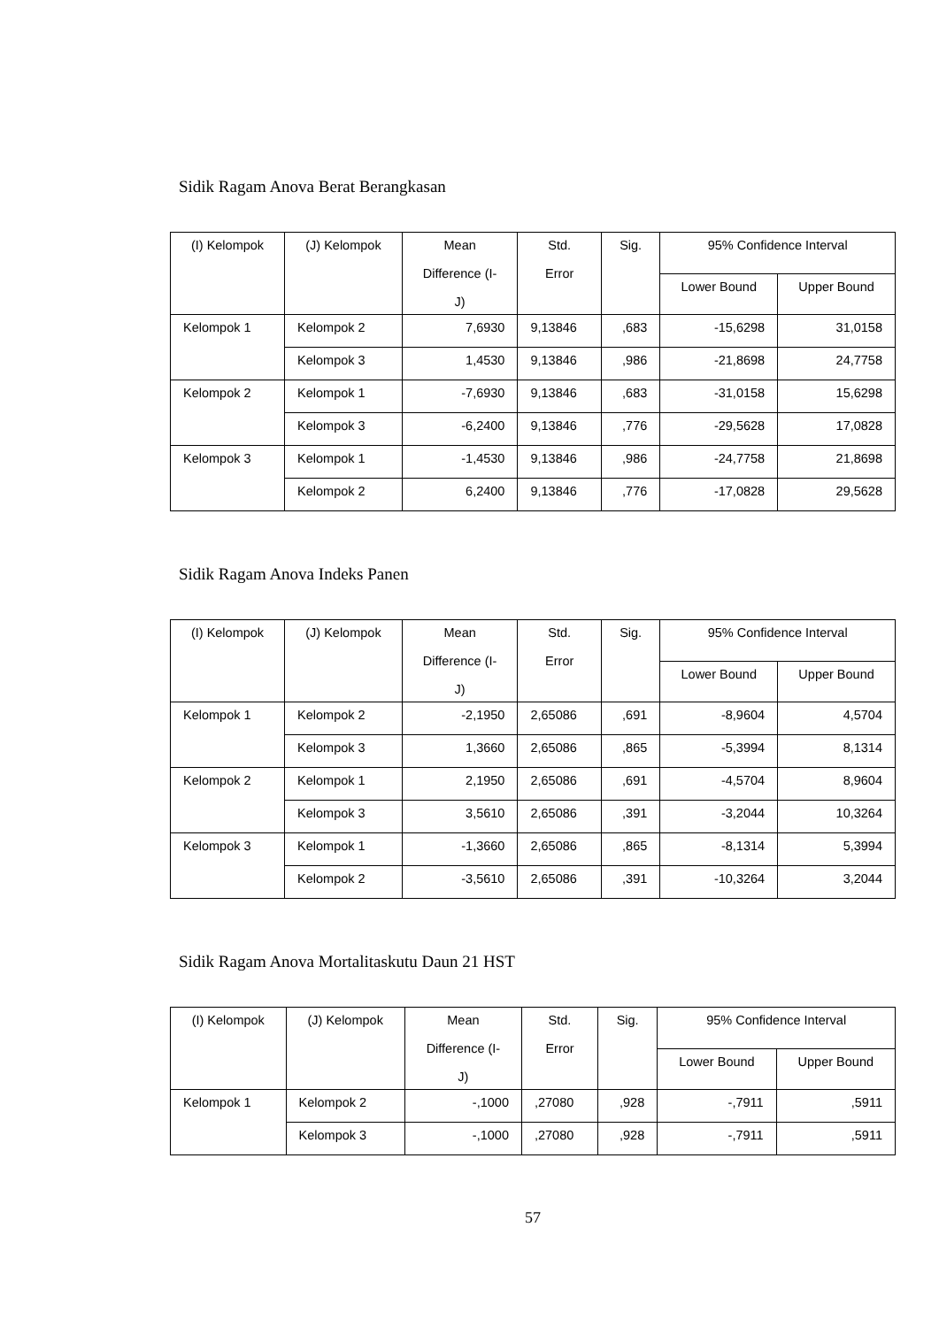Sidik Ragam Anova Berat Berangkasan
| (I) Kelompok | (J) Kelompok | Mean Difference (I- J) | Std. Error | Sig. | 95% Confidence Interval | |
| --- | --- | --- | --- | --- | --- | --- |
| | | | | | Lower Bound | Upper Bound |
| Kelompok 1 | Kelompok 2 | 7,6930 | 9,13846 | ,683 | -15,6298 | 31,0158 |
| | Kelompok 3 | 1,4530 | 9,13846 | ,986 | -21,8698 | 24,7758 |
| Kelompok 2 | Kelompok 1 | -7,6930 | 9,13846 | ,683 | -31,0158 | 15,6298 |
| | Kelompok 3 | -6,2400 | 9,13846 | ,776 | -29,5628 | 17,0828 |
| Kelompok 3 | Kelompok 1 | -1,4530 | 9,13846 | ,986 | -24,7758 | 21,8698 |
| | Kelompok 2 | 6,2400 | 9,13846 | ,776 | -17,0828 | 29,5628 |
Sidik Ragam Anova Indeks Panen
| (I) Kelompok | (J) Kelompok | Mean Difference (I- J) | Std. Error | Sig. | 95% Confidence Interval | |
| --- | --- | --- | --- | --- | --- | --- |
| | | | | | Lower Bound | Upper Bound |
| Kelompok 1 | Kelompok 2 | -2,1950 | 2,65086 | ,691 | -8,9604 | 4,5704 |
| | Kelompok 3 | 1,3660 | 2,65086 | ,865 | -5,3994 | 8,1314 |
| Kelompok 2 | Kelompok 1 | 2,1950 | 2,65086 | ,691 | -4,5704 | 8,9604 |
| | Kelompok 3 | 3,5610 | 2,65086 | ,391 | -3,2044 | 10,3264 |
| Kelompok 3 | Kelompok 1 | -1,3660 | 2,65086 | ,865 | -8,1314 | 5,3994 |
| | Kelompok 2 | -3,5610 | 2,65086 | ,391 | -10,3264 | 3,2044 |
Sidik Ragam Anova Mortalitaskutu Daun 21 HST
| (I) Kelompok | (J) Kelompok | Mean Difference (I- J) | Std. Error | Sig. | 95% Confidence Interval | |
| --- | --- | --- | --- | --- | --- | --- |
| | | | | | Lower Bound | Upper Bound |
| Kelompok 1 | Kelompok 2 | -,1000 | ,27080 | ,928 | -,7911 | ,5911 |
| | Kelompok 3 | -,1000 | ,27080 | ,928 | -,7911 | ,5911 |
57